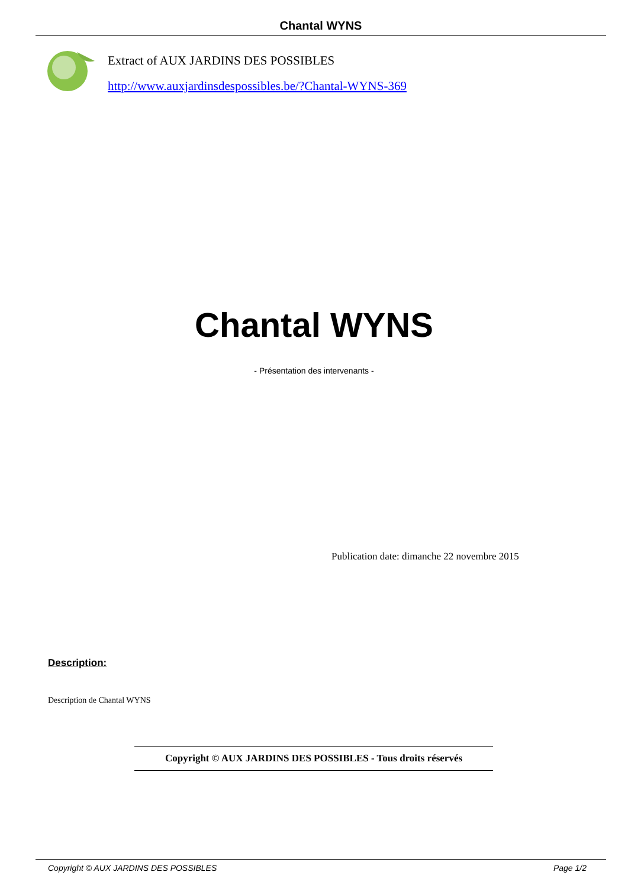Chantal WYNS
Extract of AUX JARDINS DES POSSIBLES
http://www.auxjardinsdespossibles.be/?Chantal-WYNS-369
Chantal WYNS
- Présentation des intervenants -
Publication date: dimanche 22 novembre 2015
Description:
Description de Chantal WYNS
Copyright © AUX JARDINS DES POSSIBLES - Tous droits réservés
Copyright © AUX JARDINS DES POSSIBLES Page 1/2